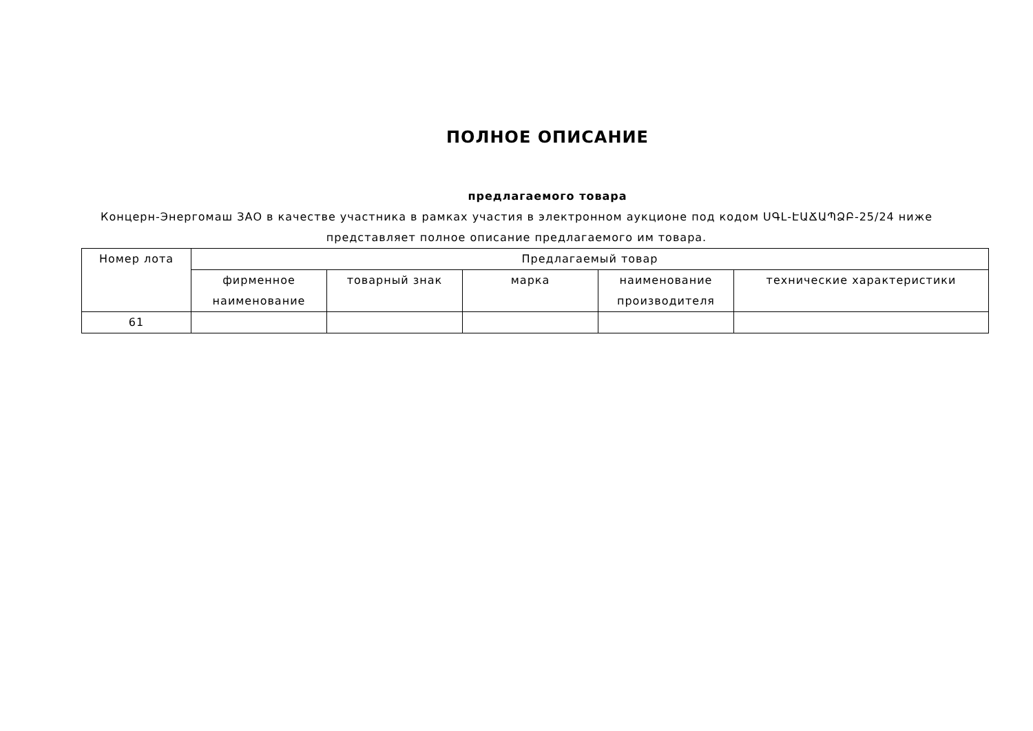ПОЛНОЕ ОПИСАНИЕ
предлагаемого товара
Концерн-Энергомаш ЗАО в качестве участника в рамках участия в электронном аукционе под кодом ՍԳԼ-ԷԱՃԱՊՁԲ-25/24 ниже представляет полное описание предлагаемого им товара.
| Номер лота | Предлагаемый товар | | | | |
| --- | --- | --- | --- | --- | --- |
| | фирменное наименование | товарный знак | марка | наименование производителя | технические характеристики |
| 61 | | | | | |